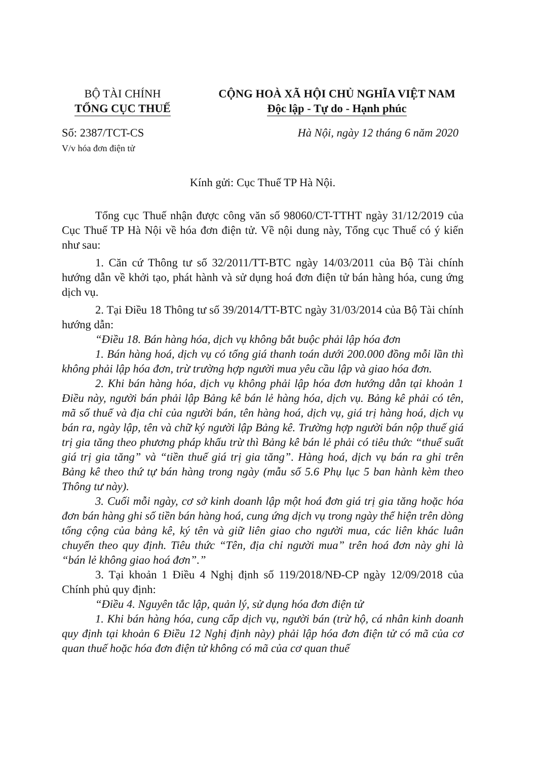BỘ TÀI CHÍNH
TỔNG CỤC THUẾ
CỘNG HOÀ XÃ HỘI CHỦ NGHĨA VIỆT NAM
Độc lập - Tự do - Hạnh phúc
Số: 2387/TCT-CS
V/v hóa đơn điện tử
Hà Nội, ngày 12 tháng 6 năm 2020
Kính gửi: Cục Thuế TP Hà Nội.
Tổng cục Thuế nhận được công văn số 98060/CT-TTHT ngày 31/12/2019 của Cục Thuế TP Hà Nội về hóa đơn điện tử. Về nội dung này, Tổng cục Thuế có ý kiến như sau:
1. Căn cứ Thông tư số 32/2011/TT-BTC ngày 14/03/2011 của Bộ Tài chính hướng dẫn về khởi tạo, phát hành và sử dụng hoá đơn điện tử bán hàng hóa, cung ứng dịch vụ.
2. Tại Điều 18 Thông tư số 39/2014/TT-BTC ngày 31/03/2014 của Bộ Tài chính hướng dẫn:
“Điều 18. Bán hàng hóa, dịch vụ không bắt buộc phải lập hóa đơn
1. Bán hàng hoá, dịch vụ có tổng giá thanh toán dưới 200.000 đồng mỗi lần thì không phải lập hóa đơn, trừ trường hợp người mua yêu cầu lập và giao hóa đơn.
2. Khi bán hàng hóa, dịch vụ không phải lập hóa đơn hướng dẫn tại khoản 1 Điều này, người bán phải lập Bảng kê bán lẻ hàng hóa, dịch vụ. Bảng kê phải có tên, mã số thuế và địa chỉ của người bán, tên hàng hoá, dịch vụ, giá trị hàng hoá, dịch vụ bán ra, ngày lập, tên và chữ ký người lập Bảng kê. Trường hợp người bán nộp thuế giá trị gia tăng theo phương pháp khấu trừ thì Bảng kê bán lẻ phải có tiêu thức “thuế suất giá trị gia tăng” và “tiền thuế giá trị gia tăng”. Hàng hoá, dịch vụ bán ra ghi trên Bảng kê theo thứ tự bán hàng trong ngày (mẫu số 5.6 Phụ lục 5 ban hành kèm theo Thông tư này).
3. Cuối mỗi ngày, cơ sở kinh doanh lập một hoá đơn giá trị gia tăng hoặc hóa đơn bán hàng ghi số tiền bán hàng hoá, cung ứng dịch vụ trong ngày thể hiện trên dòng tổng cộng của bảng kê, ký tên và giữ liên giao cho người mua, các liên khác luân chuyển theo quy định. Tiêu thức “Tên, địa chỉ người mua” trên hoá đơn này ghi là “bán lẻ không giao hoá đơn”.”
3. Tại khoản 1 Điều 4 Nghị định số 119/2018/NĐ-CP ngày 12/09/2018 của Chính phủ quy định:
“Điều 4. Nguyên tắc lập, quản lý, sử dụng hóa đơn điện tử
1. Khi bán hàng hóa, cung cấp dịch vụ, người bán (trừ hộ, cá nhân kinh doanh quy định tại khoản 6 Điều 12 Nghị định này) phải lập hóa đơn điện tử có mã của cơ quan thuế hoặc hóa đơn điện tử không có mã của cơ quan thuế